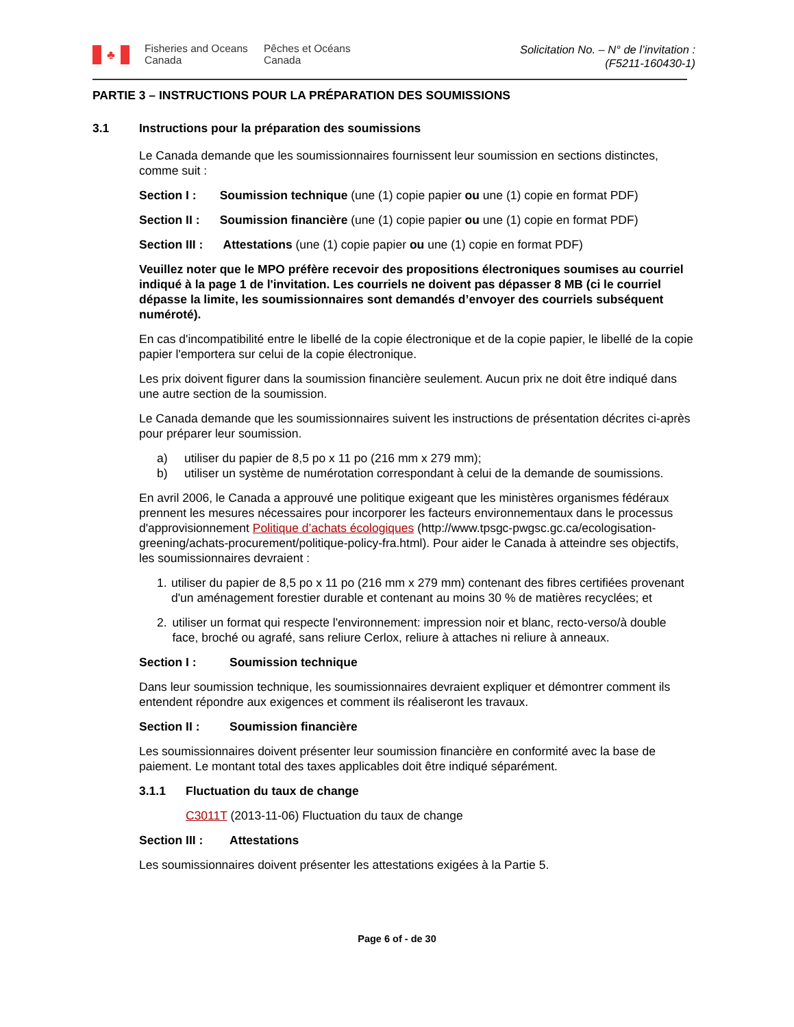♣
Fisheries and Oceans Canada
Pêches et Océans Canada
Solicitation No. – N° de l’invitation :
(F5211-160430-1)
PARTIE 3 – INSTRUCTIONS POUR LA PRÉPARATION DES SOUMISSIONS
3.1 Instructions pour la préparation des soumissions
Le Canada demande que les soumissionnaires fournissent leur soumission en sections distinctes, comme suit :
Section I : Soumission technique (une (1) copie papier ou une (1) copie en format PDF)
Section II : Soumission financière (une (1) copie papier ou une (1) copie en format PDF)
Section III : Attestations (une (1) copie papier ou une (1) copie en format PDF)
Veuillez noter que le MPO préfère recevoir des propositions électroniques soumises au courriel indiqué à la page 1 de l'invitation. Les courriels ne doivent pas dépasser 8 MB (ci le courriel dépasse la limite, les soumissionnaires sont demandés d’envoyer des courriels subséquent numéroté).
En cas d'incompatibilité entre le libellé de la copie électronique et de la copie papier, le libellé de la copie papier l'emportera sur celui de la copie électronique.
Les prix doivent figurer dans la soumission financière seulement. Aucun prix ne doit être indiqué dans une autre section de la soumission.
Le Canada demande que les soumissionnaires suivent les instructions de présentation décrites ci-après pour préparer leur soumission.
a) utiliser du papier de 8,5 po x 11 po (216 mm x 279 mm);
b) utiliser un système de numérotation correspondant à celui de la demande de soumissions.
En avril 2006, le Canada a approuvé une politique exigeant que les ministères organismes fédéraux prennent les mesures nécessaires pour incorporer les facteurs environnementaux dans le processus d'approvisionnement Politique d’achats écologiques (http://www.tpsgc-pwgsc.gc.ca/ecologisation-greening/achats-procurement/politique-policy-fra.html). Pour aider le Canada à atteindre ses objectifs, les soumissionnaires devraient :
1. utiliser du papier de 8,5 po x 11 po (216 mm x 279 mm) contenant des fibres certifiées provenant d'un aménagement forestier durable et contenant au moins 30 % de matières recyclées; et
2. utiliser un format qui respecte l'environnement: impression noir et blanc, recto-verso/à double face, broché ou agrafé, sans reliure Cerlox, reliure à attaches ni reliure à anneaux.
Section I : Soumission technique
Dans leur soumission technique, les soumissionnaires devraient expliquer et démontrer comment ils entendent répondre aux exigences et comment ils réaliseront les travaux.
Section II : Soumission financière
Les soumissionnaires doivent présenter leur soumission financière en conformité avec la base de paiement. Le montant total des taxes applicables doit être indiqué séparément.
3.1.1 Fluctuation du taux de change
C3011T (2013-11-06) Fluctuation du taux de change
Section III : Attestations
Les soumissionnaires doivent présenter les attestations exigées à la Partie 5.
Page 6 of - de 30